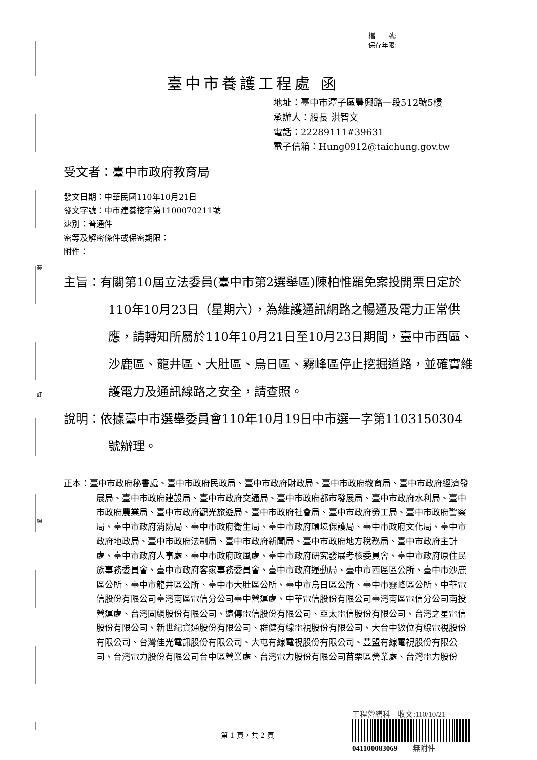裝
訂
線
檔　　號:
保存年限:
臺中市養護工程處 函
地址：臺中市潭子區豐興路一段512號5樓
承辦人：股長 洪智文
電話：22289111#39631
電子信箱：Hung0912@taichung.gov.tw
受文者：臺中市政府教育局
發文日期：中華民國110年10月21日
發文字號：中市建養挖字第1100070211號
速別：普通件
密等及解密條件或保密期限：
附件：
主旨：有關第10屆立法委員(臺中市第2選舉區)陳柏惟罷免案投開票日定於110年10月23日（星期六），為維護通訊網路之暢通及電力正常供應，請轉知所屬於110年10月21日至10月23日期間，臺中市西區、沙鹿區、龍井區、大肚區、烏日區、霧峰區停止挖掘道路，並確實維護電力及通訊線路之安全，請查照。
說明：依據臺中市選舉委員會110年10月19日中市選一字第1103150304號辦理。
正本：臺中市政府秘書處、臺中市政府民政局、臺中市政府財政局、臺中市政府教育局、臺中市政府經濟發展局、臺中市政府建設局、臺中市政府交通局、臺中市政府都市發展局、臺中市政府水利局、臺中市政府農業局、臺中市政府觀光旅遊局、臺中市政府社會局、臺中市政府勞工局、臺中市政府警察局、臺中市政府消防局、臺中市政府衛生局、臺中市政府環境保護局、臺中市政府文化局、臺中市政府地政局、臺中市政府法制局、臺中市政府新聞局、臺中市政府地方稅務局、臺中市政府主計處、臺中市政府人事處、臺中市政府政風處、臺中市政府研究發展考核委員會、臺中市政府原住民族事務委員會、臺中市政府客家事務委員會、臺中市政府運動局、臺中市西區區公所、臺中市沙鹿區公所、臺中市龍井區公所、臺中市大肚區公所、臺中市烏日區公所、臺中市霧峰區公所、中華電信股份有限公司臺灣南區電信分公司臺中營運處、中華電信股份有限公司臺灣南區電信分公司南投營運處、台灣固網股份有限公司、遠傳電信股份有限公司、亞太電信股份有限公司、台灣之星電信股份有限公司、新世紀資通股份有限公司、群健有線電視股份有限公司、大台中數位有線電視股份有限公司、台灣佳光電訊股份有限公司、大屯有線電視股份有限公司、豐盟有線電視股份有限公司、台灣電力股份有限公司台中區營業處、台灣電力股份有限公司苗栗區營業處、台灣電力股份
工程營繕科　收文:110/10/21
041100083069　　無附件
第 1 頁，共 2 頁